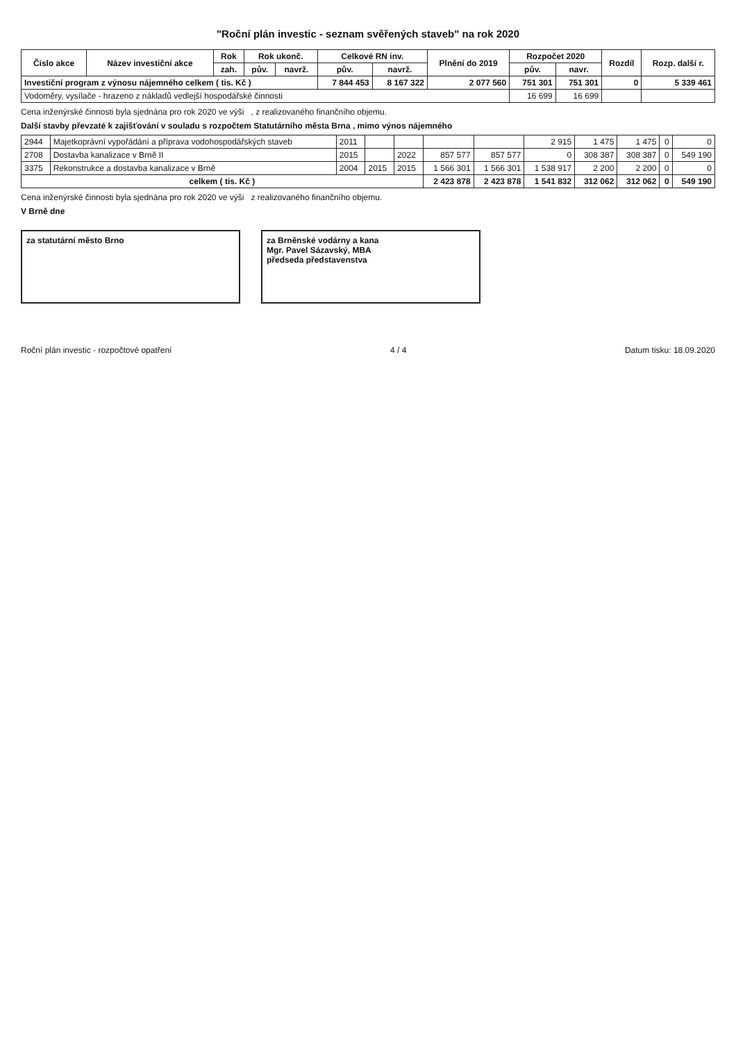"Roční plán investic - seznam svěřených staveb" na rok 2020
| Číslo akce | Název investiční akce | Rok | Rok ukonč. | | Celkové RN inv. | | Plnění do 2019 | Rozpočet 2020 | | Rozdíl | Rozp. další r. |
| --- | --- | --- | --- | --- | --- | --- | --- | --- | --- | --- | --- |
| | | zah. | pův. | navrž. | pův. | navrž. | | pův. | navr. | | |
| Investiční program z výnosu nájemného celkem ( tis. Kč ) | | | | | 7 844 453 | 8 167 322 | 2 077 560 | 751 301 | 751 301 | 0 | 5 339 461 |
| Vodoměry, vysílače - hrazeno z nákladů vedlejší hospodářské činnosti | | | | | | | | 16 699 | 16 699 | | |
Cena inženýrské činnosti byla sjednána pro rok 2020 ve výši , z realizovaného finančního objemu.
Další stavby převzaté k zajišťování v souladu s rozpočtem Statutárního města Brna , mimo výnos nájemného
| 2944 | Majetkoprávní vypořádání a příprava vodohospodářských staveb | 2011 | | | | | 2 915 | 1 475 | 1 475 | 0 | 0 |
| 2708 | Dostavba kanalizace v Brně II | 2015 | | 2022 | 857 577 | 857 577 | 0 | 308 387 | 308 387 | 0 | 549 190 |
| 3375 | Rekonstrukce a dostavba kanalizace v Brně | 2004 | 2015 | 2015 | 1 566 301 | 1 566 301 | 1 538 917 | 2 200 | 2 200 | 0 | 0 |
| celkem ( tis. Kč ) | | | | | 2 423 878 | 2 423 878 | 1 541 832 | 312 062 | 312 062 | 0 | 549 190 |
Cena inženýrské činnosti byla sjednána pro rok 2020 ve výši z realizovaného finančního objemu.
V Brně dne
za statutární město Brno za Brněnské vodárny a kana
Mgr. Pavel Sázavský, MBA
předseda představenstva
Roční plán investic - rozpočtové opatření 4 / 4 Datum tisku: 18.09.2020